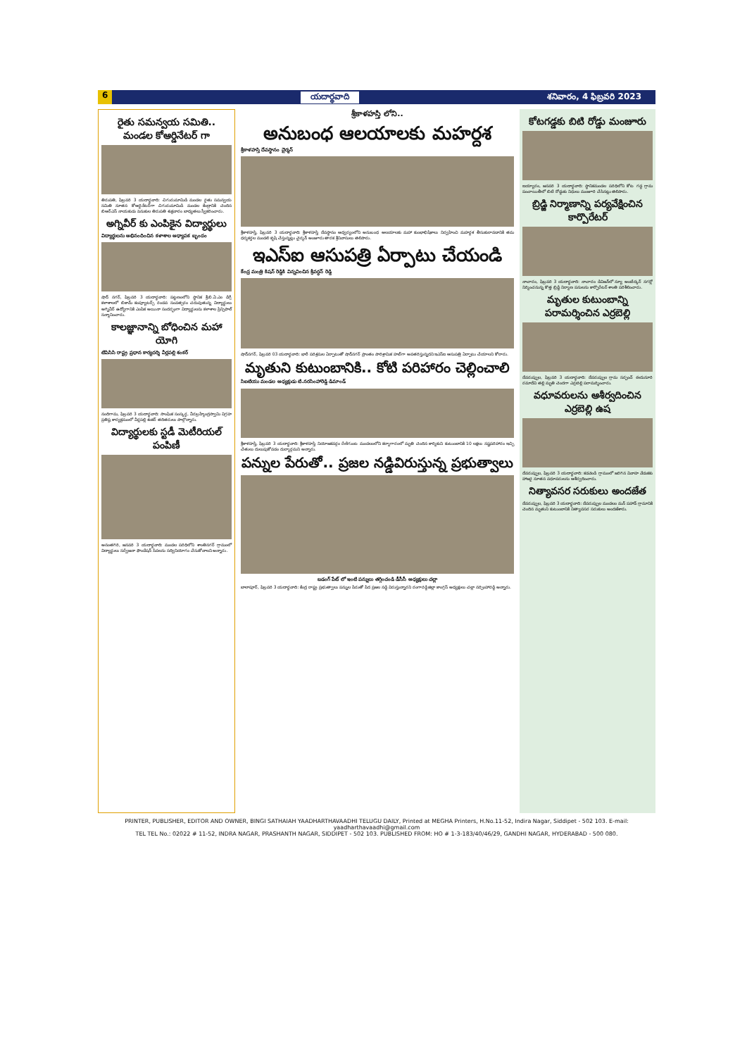6 యదార్థవాది శనివారం, 4 ఫిబ్రవరి 2023
రైతు సమన్వయ సమితి.. మండల కోఆర్డినేటర్ గా
తిరుపతి, ఫిబ్రవరి 3 యదార్థవాది: చిగురుమామిడి మండల రైతు సమన్వయ సమితి నూతన కోఆర్డినేటర్‌గా చిగురుమామిడి మండల కేంద్రానికి చెందిన బిఆర్ఎస్ నాయకుడు పెనుకుల తిరుపతి శుక్రవారం బాధ్యతలు స్వీకరించారు.
అగ్నివీర్ కు ఎంపికైన విద్యార్థులు
విద్యార్థులను అభినందించిన కళాశాల అధ్యాపక బృందం
షాద్ నగర్, ఫిబ్రవరి 3 యదార్థవాది: పట్టణంలోని స్థానిక శ్రీ.బి.ఏ.ఎం డిగ్రీ కళాశాలలో బికామ్ కంప్యూటర్స్ రెండవ సంవత్సరం చదువుతున్న విద్యార్థులు అగ్నివీర్ ఉద్యోగానికి ఎంపిక అయినా సందర్భంగా విద్యార్థులను కళాశాల ప్రిన్సిపాల్ సన్మానించారు.
కాలజ్ఞానాన్ని బోధించిన మహా యోగి
టిపిసిసి రాష్ట్ర ప్రధాన కార్యదర్శి వీర్లపల్లి శంకర్
నందిగామ, ఫిబ్రవరి 3 యదార్థవాది: సాంఘిక సంస్కర్త, వీరబ్రహ్మేంద్రస్వామి విగ్రహ ప్రతిష్ఠ కార్యక్రమంలో వీర్లపల్లి శంకర్ తదితరులు పాల్గొన్నారు.
విద్యార్థులకు స్టడీ మెటీరియల్ పంపిణీ
అనంతగిరి, జనవరి 3 యదార్థవాది: మండల పరిధిలోని శాంతినగర్ గ్రామంలో విద్యార్థులు సర్వేజనా ఫౌండేషన్ సేవలను సద్వినియోగం చేసుకోవాలని అన్నారు.
శ్రీకాళహస్తి లోని..
అనుబంధ ఆలయాలకు మహర్దశ
శ్రీకాళహస్తి దేవస్థానం చైర్మన్
శ్రీకాళహస్తి, ఫిబ్రవరి 3 యదార్థవాది: శ్రీకాళహస్తి దేవస్థానం ఆధ్వర్యంలోని అనుబంధ ఆలయాలకు మహా కుంభాభిషేకాలు నిర్వహించి మహర్దశ తీసుకురావడానికి తమ ధర్మకర్తల మండలి కృషి చేస్తున్నట్లు చైర్మన్ అంజూరు తారక శ్రీనివాసులు తెలిపారు.
ఇఎస్ఐ ఆసుపత్రి ఏర్పాటు చేయండి
కేంద్ర మంత్రి కిషన్ రెడ్డికి విన్నవించిన శ్రీవర్ధన్ రెడ్డి
షాద్‌నగర్, ఫిబ్రవరి 03 యదార్థవాది: భారీ పరిశ్రమల ఏర్పాటుతో షాద్‌నగర్ ప్రాంతం పారిశ్రామిక హబ్‌గా అవతరిస్తున్నదని ఇఎస్ఐ ఆసుపత్రి ఏర్పాటు చేయాలని కోరారు.
మృతుని కుటుంబానికి.. కోటి పరిహారం చెల్లించాలి
సిఐటియు మండల అధ్యక్షుడు టి.నరసింహారెడ్డి డిమాండ్
శ్రీకాళహస్తి, ఫిబ్రవరి 3 యదార్థవాది: శ్రీకాళహస్తి నియోజకవర్గం రేణిగుంట మండలంలోని కర్మాగారంలో మృతి చెందిన కార్మికుని కుటుంబానికి 10 లక్షలు నష్టపరిహారం ఇచ్చి చేతులు దులుపుకోవడం దుర్మార్గమని అన్నారు.
పన్నుల పేరుతో.. ప్రజల నడ్డివిరుస్తున్న ప్రభుత్వాలు
బడంగ్ పేట్ లో ఇంటి పన్నులు తగ్గించండి డీసీసీ అధ్యక్షులు చల్లా
బాలాపూర్, ఫిబ్రవరి 3 యదార్థవాది: కేంద్ర రాష్ట్ర ప్రభుత్వాలు పన్నుల పేరుతో పేద ప్రజల నడ్డి విరుస్తున్నారని రంగారెడ్డి జిల్లా కాంగ్రెస్ అధ్యక్షులు చల్లా నర్సింహారెడ్డి అన్నారు.
కోటగడ్డకు బిటి రోడ్డు మంజూరు
ఐయ్యారం, జనవరి 3 యదార్థవాది: స్థానికమండల పరిధిలోని కోట గడ్డ గ్రామ పంచాయితీలో బిటి రోడ్డుకు నిధులు మంజూరి చేసినట్లు తెలిపారు.
బ్రిడ్జి నిర్మాణాన్ని పర్యవేక్షించిన కార్పొరేటర్
నాచారం, ఫిబ్రవరి 3 యదార్థవాది: నాచారం డివిజన్‌లో న్యూ అంబేద్కర్ నగర్లో నిర్మించనున్న కొత్త బ్రిడ్జి నిర్మాణ పనులను కార్పొరేటర్ శాంతి పరిశీలించారు.
మృతుల కుటుంబాన్ని పరామర్శించిన ఎర్రబెల్లి
దేవరుప్పుల, ఫిబ్రవరి 3 యదార్థవాది: దేవరుప్పుల గ్రామ సర్పంచ్ ఈదునూరి రమాదేవి తల్లి మృతి చెందగా ఎర్రబెల్లి పరామర్శించారు.
వధూవరులను ఆశీర్వదించిన ఎర్రబెల్లి ఉష
దేవరుప్పుల, ఫిబ్రవరి 3 యదార్థవాది: కడవెండి గ్రామంలో జరిగిన వివాహ వేడుకకు హాజరై నూతన వధూవరులను ఆశీర్వదించారు.
నిత్యావసర సరుకులు అందజేత
దేవరుప్పుల, ఫిబ్రవరి 3 యదార్థవాది: దేవరుప్పుల మండలం మన్ పహాడ్ గ్రామానికి చెందిన మృతుని కుటుంబానికి నిత్యావసర సరుకులు అందజేశారు.
PRINTER, PUBLISHER, EDITOR AND OWNER, BINGI SATHAIAH YAADHARTHAVAADHI TELUGU DAILY, Printed at MEGHA Printers, H.No.11-52, Indira Nagar, Siddipet - 502 103. E-mail: yaadharthavaadhi@gmail.com
TEL TEL No.: 02022 # 11-52, INDRA NAGAR, PRASHANTH NAGAR, SIDDIPET - 502 103. PUBLISHED FROM: HO # 1-3-183/40/46/29, GANDHI NAGAR, HYDERABAD - 500 080.